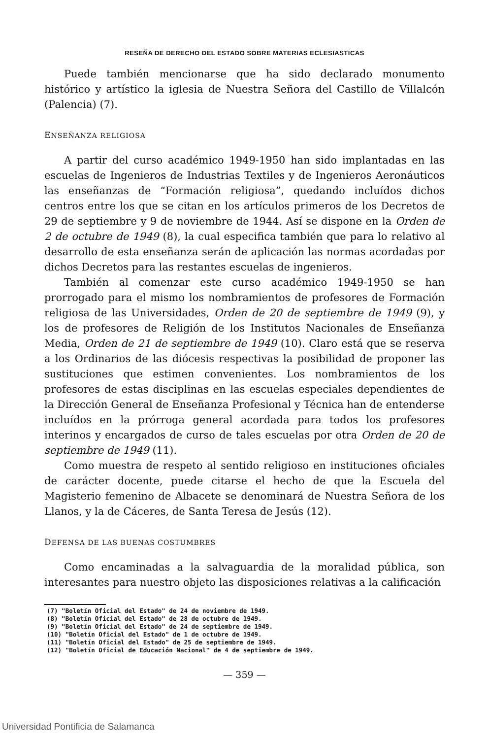RESEÑA DE DERECHO DEL ESTADO SOBRE MATERIAS ECLESIASTICAS
Puede también mencionarse que ha sido declarado monumento histórico y artístico la iglesia de Nuestra Señora del Castillo de Villalcón (Palencia) (7).
ENSEÑANZA RELIGIOSA
A partir del curso académico 1949-1950 han sido implantadas en las escuelas de Ingenieros de Industrias Textiles y de Ingenieros Aeronáuticos las enseñanzas de “Formación religiosa”, quedando incluídos dichos centros entre los que se citan en los artículos primeros de los Decretos de 29 de septiembre y 9 de noviembre de 1944. Así se dispone en la Orden de 2 de octubre de 1949 (8), la cual especifica también que para lo relativo al desarrollo de esta enseñanza serán de aplicación las normas acordadas por dichos Decretos para las restantes escuelas de ingenieros.
También al comenzar este curso académico 1949-1950 se han prorrogado para el mismo los nombramientos de profesores de Formación religiosa de las Universidades, Orden de 20 de septiembre de 1949 (9), y los de profesores de Religión de los Institutos Nacionales de Enseñanza Media, Orden de 21 de septiembre de 1949 (10). Claro está que se reserva a los Ordinarios de las diócesis respectivas la posibilidad de proponer las sustituciones que estimen convenientes. Los nombramientos de los profesores de estas disciplinas en las escuelas especiales dependientes de la Dirección General de Enseñanza Profesional y Técnica han de entenderse incluídos en la prórroga general acordada para todos los profesores interinos y encargados de curso de tales escuelas por otra Orden de 20 de septiembre de 1949 (11).
Como muestra de respeto al sentido religioso en instituciones oficiales de carácter docente, puede citarse el hecho de que la Escuela del Magisterio femenino de Albacete se denominará de Nuestra Señora de los Llanos, y la de Cáceres, de Santa Teresa de Jesús (12).
DEFENSA DE LAS BUENAS COSTUMBRES
Como encaminadas a la salvaguardia de la moralidad pública, son interesantes para nuestro objeto las disposiciones relativas a la calificación
(7) "Boletín Oficial del Estado" de 24 de noviembre de 1949.
(8) "Boletín Oficial del Estado" de 28 de octubre de 1949.
(9) "Boletín Oficial del Estado" de 24 de septiembre de 1949.
(10) "Boletín Oficial del Estado" de 1 de octubre de 1949.
(11) "Boletín Oficial del Estado" de 25 de septiembre de 1949.
(12) "Boletín Oficial de Educación Nacional" de 4 de septiembre de 1949.
— 359 —
Universidad Pontificia de Salamanca